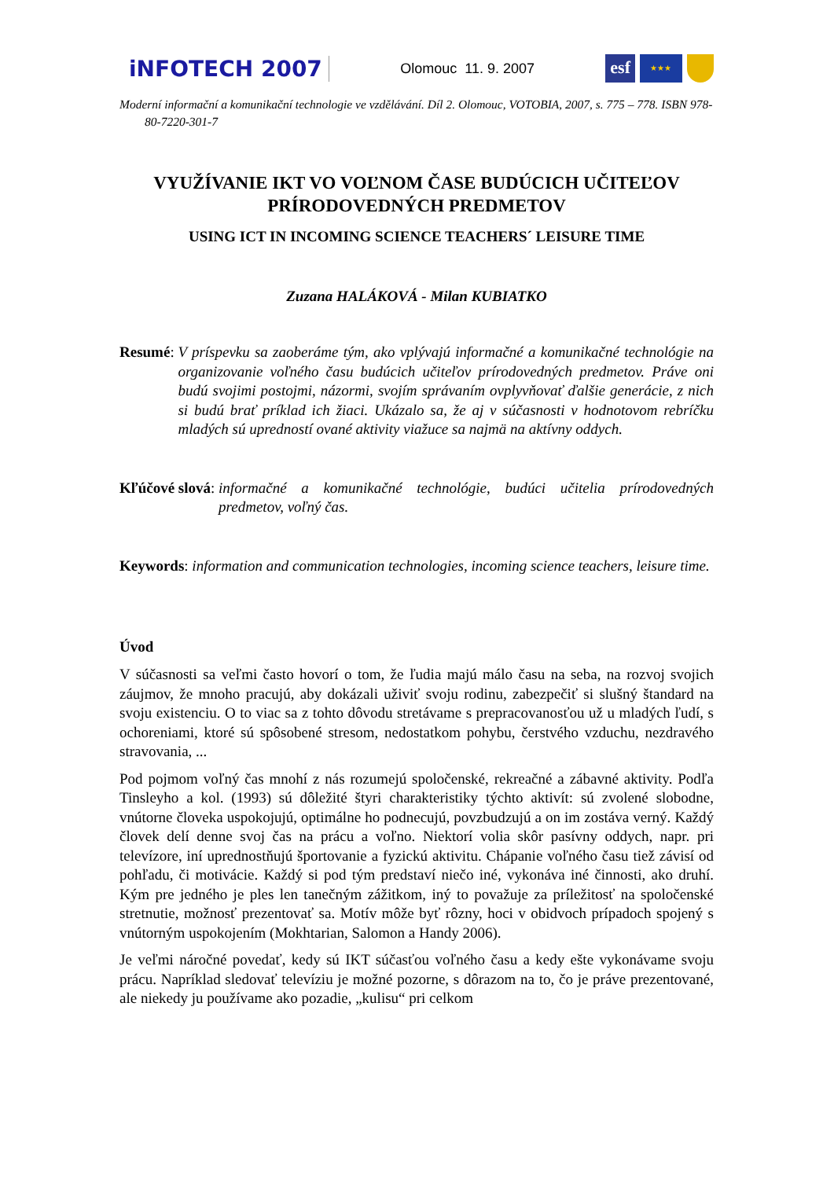iNFOTECH 2007
Olomouc 11. 9. 2007
esf
★★★
Moderní informační a komunikační technologie ve vzdělávání. Díl 2. Olomouc, VOTOBIA, 2007, s. 775 – 778. ISBN 978-80-7220-301-7
VYUŽÍVANIE IKT VO VOĽNOM ČASE BUDÚCICH UČITEĽOV PRÍRODOVEDNÝCH PREDMETOV
USING ICT IN INCOMING SCIENCE TEACHERS´ LEISURE TIME
Zuzana HALÁKOVÁ - Milan KUBIATKO
Resumé: V príspevku sa zaoberáme tým, ako vplývajú informačné a komunikačné technológie na organizovanie voľného času budúcich učiteľov prírodovedných predmetov. Práve oni budú svojimi postojmi, názormi, svojím správaním ovplyvňovať ďalšie generácie, z nich si budú brať príklad ich žiaci. Ukázalo sa, že aj v súčasnosti v hodnotovom rebríčku mladých sú upredností ované aktivity viažuce sa najmä na aktívny oddych.
Kľúčové slová: informačné a komunikačné technológie, budúci učitelia prírodovedných predmetov, voľný čas.
Keywords: information and communication technologies, incoming science teachers, leisure time.
Úvod
V súčasnosti sa veľmi často hovorí o tom, že ľudia majú málo času na seba, na rozvoj svojich záujmov, že mnoho pracujú, aby dokázali uživiť svoju rodinu, zabezpečiť si slušný štandard na svoju existenciu. O to viac sa z tohto dôvodu stretávame s prepracovanosťou už u mladých ľudí, s ochoreniami, ktoré sú spôsobené stresom, nedostatkom pohybu, čerstvého vzduchu, nezdravého stravovania, ...
Pod pojmom voľný čas mnohí z nás rozumejú spoločenské, rekreačné a zábavné aktivity. Podľa Tinsleyho a kol. (1993) sú dôležité štyri charakteristiky týchto aktivít: sú zvolené slobodne, vnútorne človeka uspokojujú, optimálne ho podnecujú, povzbudzujú a on im zostáva verný. Každý človek delí denne svoj čas na prácu a voľno. Niektorí volia skôr pasívny oddych, napr. pri televízore, iní uprednostňujú športovanie a fyzickú aktivitu. Chápanie voľného času tiež závisí od pohľadu, či motivácie. Každý si pod tým predstaví niečo iné, vykonáva iné činnosti, ako druhí. Kým pre jedného je ples len tanečným zážitkom, iný to považuje za príležitosť na spoločenské stretnutie, možnosť prezentovať sa. Motív môže byť rôzny, hoci v obidvoch prípadoch spojený s vnútorným uspokojením (Mokhtarian, Salomon a Handy 2006).
Je veľmi náročné povedať, kedy sú IKT súčasťou voľného času a kedy ešte vykonávame svoju prácu. Napríklad sledovať televíziu je možné pozorne, s dôrazom na to, čo je práve prezentované, ale niekedy ju používame ako pozadie, „kulisu“ pri celkom